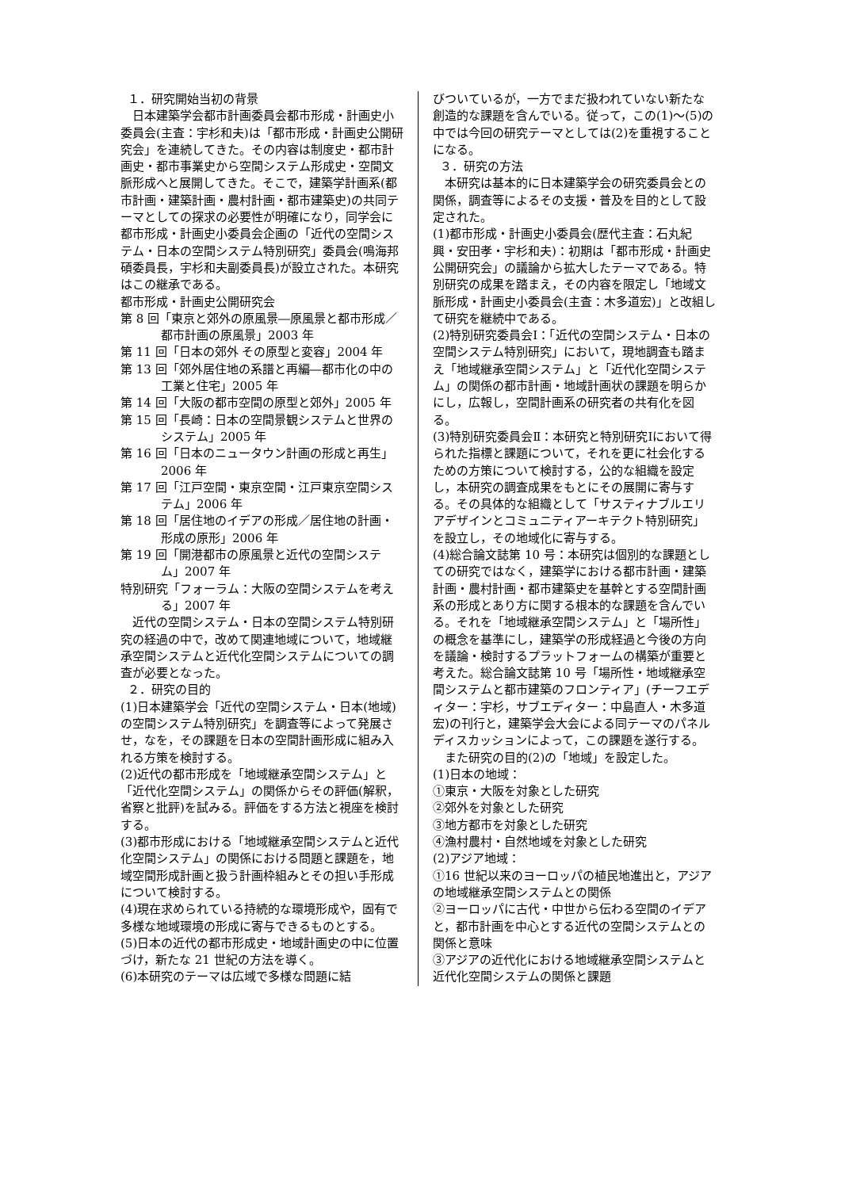１．研究開始当初の背景
日本建築学会都市計画委員会都市形成・計画史小委員会(主査：宇杉和夫)は「都市形成・計画史公開研究会」を連続してきた。その内容は制度史・都市計画史・都市事業史から空間システム形成史・空間文脈形成へと展開してきた。そこで，建築学計画系(都市計画・建築計画・農村計画・都市建築史)の共同テーマとしての探求の必要性が明確になり，同学会に都市形成・計画史小委員会企画の「近代の空間システム・日本の空間システム特別研究」委員会(鳴海邦碩委員長，宇杉和夫副委員長)が設立された。本研究はこの継承である。
都市形成・計画史公開研究会
第 8 回「東京と郊外の原風景―原風景と都市形成／都市計画の原風景」2003 年
第 11 回「日本の郊外 その原型と変容」2004 年
第 13 回「郊外居住地の系譜と再編―都市化の中の工業と住宅」2005 年
第 14 回「大阪の都市空間の原型と郊外」2005 年
第 15 回「長崎：日本の空間景観システムと世界のシステム」2005 年
第 16 回「日本のニュータウン計画の形成と再生」2006 年
第 17 回「江戸空間・東京空間・江戸東京空間システム」2006 年
第 18 回「居住地のイデアの形成／居住地の計画・形成の原形」2006 年
第 19 回「開港都市の原風景と近代の空間システム」2007 年
特別研究「フォーラム：大阪の空間システムを考える」2007 年
近代の空間システム・日本の空間システム特別研究の経過の中で，改めて関連地域について，地域継承空間システムと近代化空間システムについての調査が必要となった。
２．研究の目的
(1)日本建築学会「近代の空間システム・日本(地域)の空間システム特別研究」を調査等によって発展させ，なを，その課題を日本の空間計画形成に組み入れる方策を検討する。
(2)近代の都市形成を「地域継承空間システム」と「近代化空間システム」の関係からその評価(解釈，省察と批評)を試みる。評価をする方法と視座を検討する。
(3)都市形成における「地域継承空間システムと近代化空間システム」の関係における問題と課題を，地域空間形成計画と扱う計画枠組みとその担い手形成について検討する。
(4)現在求められている持続的な環境形成や，固有で多様な地域環境の形成に寄与できるものとする。
(5)日本の近代の都市形成史・地域計画史の中に位置づけ，新たな 21 世紀の方法を導く。
(6)本研究のテーマは広域で多様な問題に結
びついているが，一方でまだ扱われていない新たな創造的な課題を含んでいる。従って，この(1)～(5)の中では今回の研究テーマとしては(2)を重視することになる。
３．研究の方法
本研究は基本的に日本建築学会の研究委員会との関係，調査等によるその支援・普及を目的として設定された。
(1)都市形成・計画史小委員会(歴代主査：石丸紀興・安田孝・宇杉和夫)：初期は「都市形成・計画史公開研究会」の議論から拡大したテーマである。特別研究の成果を踏まえ，その内容を限定し「地域文脈形成・計画史小委員会(主査：木多道宏)」と改組して研究を継続中である。
(2)特別研究委員会Ⅰ：「近代の空間システム・日本の空間システム特別研究」において，現地調査も踏まえ「地域継承空間システム」と「近代化空間システム」の関係の都市計画・地域計画状の課題を明らかにし，広報し，空間計画系の研究者の共有化を図る。
(3)特別研究委員会Ⅱ：本研究と特別研究Ⅰにおいて得られた指標と課題について，それを更に社会化するための方策について検討する，公的な組織を設定し，本研究の調査成果をもとにその展開に寄与する。その具体的な組織として「サスティナブルエリアデザインとコミュニティアーキテクト特別研究」を設立し，その地域化に寄与する。
(4)総合論文誌第 10 号：本研究は個別的な課題としての研究ではなく，建築学における都市計画・建築計画・農村計画・都市建築史を基幹とする空間計画系の形成とあり方に関する根本的な課題を含んでいる。それを「地域継承空間システム」と「場所性」の概念を基準にし，建築学の形成経過と今後の方向を議論・検討するプラットフォームの構築が重要と考えた。総合論文誌第 10 号「場所性・地域継承空間システムと都市建築のフロンティア」(チーフエディター：宇杉，サブエディター：中島直人・木多道宏)の刊行と，建築学会大会による同テーマのパネルディスカッションによって，この課題を遂行する。
また研究の目的(2)の「地域」を設定した。
(1)日本の地域：
①東京・大阪を対象とした研究
②郊外を対象とした研究
③地方都市を対象とした研究
④漁村農村・自然地域を対象とした研究
(2)アジア地域：
①16 世紀以来のヨーロッパの植民地進出と，アジアの地域継承空間システムとの関係
②ヨーロッパに古代・中世から伝わる空間のイデアと，都市計画を中心とする近代の空間システムとの関係と意味
③アジアの近代化における地域継承空間システムと近代化空間システムの関係と課題